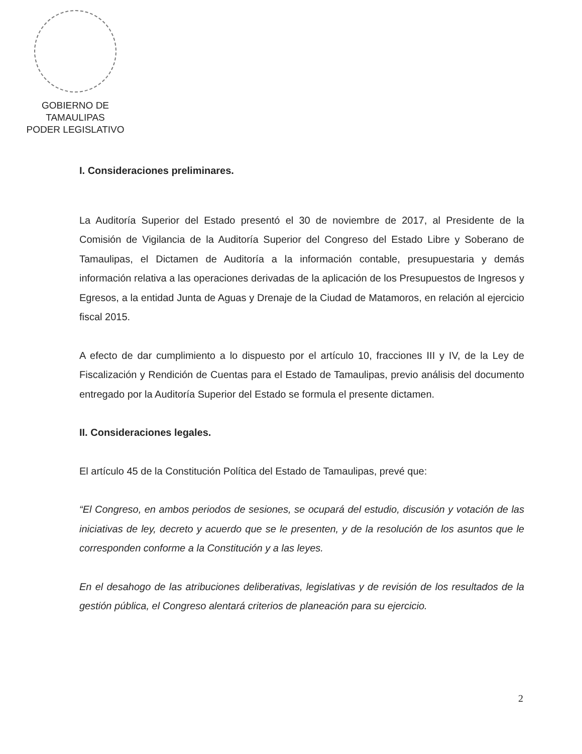GOBIERNO DE TAMAULIPAS
PODER LEGISLATIVO
I. Consideraciones preliminares.
La Auditoría Superior del Estado presentó el 30 de noviembre de 2017, al Presidente de la Comisión de Vigilancia de la Auditoría Superior del Congreso del Estado Libre y Soberano de Tamaulipas, el Dictamen de Auditoría a la información contable, presupuestaria y demás información relativa a las operaciones derivadas de la aplicación de los Presupuestos de Ingresos y Egresos, a la entidad Junta de Aguas y Drenaje de la Ciudad de Matamoros, en relación al ejercicio fiscal 2015.
A efecto de dar cumplimiento a lo dispuesto por el artículo 10, fracciones III y IV, de la Ley de Fiscalización y Rendición de Cuentas para el Estado de Tamaulipas, previo análisis del documento entregado por la Auditoría Superior del Estado se formula el presente dictamen.
II. Consideraciones legales.
El artículo 45 de la Constitución Política del Estado de Tamaulipas, prevé que:
“El Congreso, en ambos periodos de sesiones, se ocupará del estudio, discusión y votación de las iniciativas de ley, decreto y acuerdo que se le presenten, y de la resolución de los asuntos que le corresponden conforme a la Constitución y a las leyes.
En el desahogo de las atribuciones deliberativas, legislativas y de revisión de los resultados de la gestión pública, el Congreso alentará criterios de planeación para su ejercicio.
2